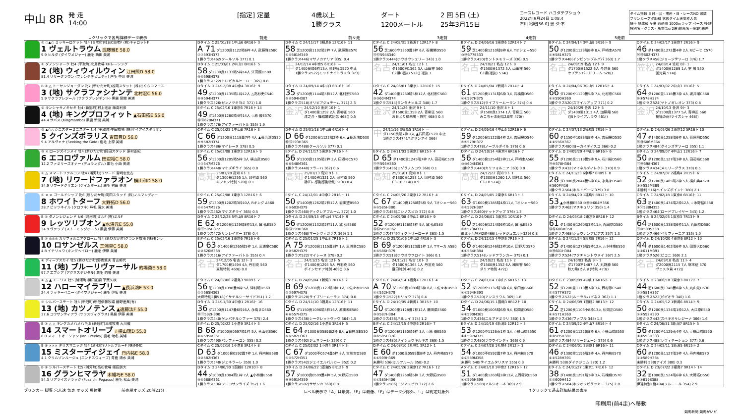中山 8R
発 走
14:00
[指定] 定量 4歳以上
1勝クラス
ダート
1200メートル
2 回 5日 (土)
25年3月15日
コースレコード ハコダテブショウ
2022年9月24日 1:08.4
石川 裕紀[56.0] 曇 ダ:不
タイム指数 日付・回・場所・日・レースNO 頭数
ブリンカー芝ダ距離 状態タイム天気枠人気
騎手 騎成績 斤量 通過順 1000mラップ ペース 後3F
特別名・クラス・馬重(1or2着)勝馬名・後3F)着差
↓クリックで各馬詳細データ表示 前走 前々走 3走前 4走前 5走前
| ① ○▲○ ミッキーロケット 牡4 (白老町)社台C白老F (有)キャロットF 1 ヴェルトラウム 武藤雅E 58.0 9.9 ヒルダ (ダイワメジャー) 鹿毛 西田 美浦 | Dタイム C 25/01/18 1中山6 6R16ト 3 A 71 ダ1200良1122晴6枠 4人 武藤雅E580 ⑦⑦593H373 1勝クラス462(クールソル 377) 0.1 | Dタイム C 24/11/17 3福島6 12R16ト 11 58 芝1200良1102晴2枠 7人 武藤雅E570 ④④581M349 1勝クラス446(マサノカナリア 335) 0.4 | Cタイム C 24/08/31 3新潟7 12R17ト 8 56 芝1600や1350曇3枠 6人 石橋脩D550 ⑫⑫594S340 1勝クラス444(ホウオウシェリー 343) 1.0 | Bタイム D 24/06/16 3東京6 12R14ト 7 59 芝1400良1210晴8枠 6人 Tオシェー550 ⑩⑫577S333 1勝クラス450(セントメモリーズ 336) 0.5 | Bタイム C 24/04/14 3中山8 5R16ト 9 50 ダ1200良1123晴8枠 8人 戸崎圭A570 ⑦⑨581H373 1勝クラス448(インビンシブルパパ 363) 1.7 | Dタイム C 24/02/17 1東京7 2R16ト 9 46 ダ1400良1272曇4枠 2人 Rピーヒ C570 ⑭⑯602H373 1勝クラス458(ジョージテソーロ 376) 1.7 |
| ① ダノンシャーク 牡4 (平取町)北島牧場 KHレーシング 2 (地) ウィウィルウィン 江田照D 58.0 81.4 リリークラウン (フレンチデピュティ) 芦毛 中川 美浦 | Dタイム C 25/03/01 2中山1 8R16ト 5 58 ダ1200良1133晴5枠14人 江田照D580 ⑩⑩598H378 1勝クラス522(トロピカルヒーロー 365) 0.8 | 中 24/12/14 4中京5 6R16ト — ダ1400良晴6枠13人 荻野極D570 中止 1勝クラス522(ミッドナイトラスタ 373) | 名古 24/11/01 名古 12ト 1 ダ1500稍1362 3人 山田祥 560 C2組(選抜) 512() 選抜.1 | 名古 24/10/21 名古 12ト 8 ダ1500良1372 5人 山田祥 560 C2組(選抜) 514() | 名古 24/09/19 名古 12ト 9 ダ1700良1522 6人 今井貴 560 セプテンバードリーム 520() | 笠松 24/08/14 笠松 8ト 1 ダ1400良1289 1人 室 陽 550 蛍光賞 514() |
| B ② △ トーセンジョーダン 牝7 (新ひだか町)谷岡スタット (株)さくらコマース 3 (地) サクラファシナンテ 北村宏C 56.0 5.9 サクラプレジール (サクラプレジデント) 黒鹿 尾関 美浦 | Dタイム D 24/12/08 4中京4 3R16ト 9 49 ダ1200良1135晴1枠12人 △高杉吏C540 ⑨⑨594H377 1勝クラス526(ゼンノツキヨミ 371) 1.0 | Dタイム D 24/09/14 4中山3 6R16ト 16 35 ダ1200良1144晴5枠12人 北村宏C560 ⑤④594H387 1勝クラス518(オリビアジュテーム 371) 2.3 | Dタイム C 24/06/01 3東京1 12R16ト 15 42 ダ1400重1260晴5枠12人 北村宏C560 ③③604M374 1勝クラス514(ランタナヒルズ 348) 1.7 | Eタイム D 24/05/04 1新潟3 7R14ト 4 61 ダ1200良1131晴6枠 3人 石橋脩D560 ⑦⑥597H375 1勝クラス512(ライブリームーラン 374) 0.4 | Eタイム D 24/04/06 3中山5 12R16ト 4 66 ダ1200や1120曇5枠 7人 北村宏C560 ⑤⑤590H369 1勝クラス520(スマイルアップ 371) 0.2 | Cタイム C 24/03/02 2中山3 7R16ト 5 64 ダ1200重1118曇7枠 4人 坂井瑠C560 ⑩⑧578H374 1勝クラス524(サトノガレオン 373) 0.8 |
| ② キンシャサノキセキ 牡4 (新冠町)村上進治 飯島利彦 4 (地) キングプロフィット ▲石田拓E 55.0 44.4 サパス (Kingmambo) 黒鹿 新開 美浦 | Eタイム C 25/02/16 1東京6 7R16ト 14 49 ダ1400良1280晴4枠14人 ☆原 優E570 ⑮⑭620M371 1勝クラス476(アイファーバトル 355) 1.9 | 金沢 24/12/10 金沢 10ト 1 ダ1400重1292 2人 青柳正 560 淳之介・舞結婚式記念 468() 0.5 | 金沢 24/11/26 金沢 9ト 1 ダ1500重1358 2人 青柳正 560 おおとり様来場・旅打 468() 0.4 | 金沢 24/11/10 金沢 8ト 1 ダ1500良1374 1人 青柳正 560 みこちゃま配信2周年 470() | 金沢 24/10/29 金沢 12ト 5 ダ1400重1313 4人 加藤翔 560 YJSトライアルラウ 461() | 金沢 24/10/13 金沢 9ト 3 ダ1500良1377 5人 青柳正 560 祝福の雨!ライスシャ 468() |
| ③ ▲○△ シニスターミニスター 牡4 (平取町)中田牧場 (株)ケイアイスタリオン 5 クインズポラリス 吉田豊D 56.0 9.4 アルヴェナ (Seeking the Gold) 鹿毛 上原 美浦 | Cタイム C 25/01/25 1中山8 7R16ト 3 C 66 ダ1200良1118曇7枠 4人 ▲長浜鴻D530 ⑨⑨582H374 1勝クラス486(マイレーヌ 378) 0.5 | Dタイム D 25/01/18 1中山6 6R16ト 4 D 66 ダ1200良1122晴2枠 6人 ▲長浜鴻D530 ⑮⑮593H365 1勝クラス488(クールソル 377) 0.1 | 中 24/11/16 3福島5 1R16ト — ダ1150良晴7枠 1人 ▲石田拓E520 中止 1勝クラス474(ハクサンアイ 366) | Cタイム D 24/09/16 4中山5 12R16ト 6 59 ダ1200良1122曇4枠 2人 吉田豊D540 ⑨⑨579H372 1勝クラス478(ノーブルダイル 376) 0.6 | Cタイム C 24/07/13 2福島5 7R16ト 3 60 ダ1150や1083晴8枠 4人 吉田豊D530 ②②556H367 1勝クラス480(ヨーカイディスコ 366) 0.2 | Dタイム D 24/05/26 2東京12 5R16ト 10 47 ダ1400良1258晴6枠 6人 菅原明D550 ⑭⑭606M364 1勝クラス484(クインズテソーロ 355) 1.1 |
| ③ × ロージズインメイ 牡4 (新ひだか町)岡田スタッド 原村正紀 6 エコロヴァルム 田辺裕C 58.0 12.2 ファミリーズオナー (デュランダル) 栗毛 小西 美浦 | Eタイム C 25/02/08 1東京3 12R16ト 9 56 ダ1300良1205晴5枠 3人 横山武B580 ⑦⑦547M376 1勝クラス440(マケズギライ 365) 0.8 | Eタイム D 24/11/17 5東京6 7R16ト 4 56 ダ1300良1195晴2枠 2人 田辺裕C570 ⑩⑩548M361 1勝クラス440(フラーハ 362) 0.6 | Eタイム D 24/11/03 5東京2 6R15ト 4 D 65 ダ1400重1245晴7枠 7人 田辺裕C570 ⑫⑪595H360 1勝クラス436(ヨゾラノムコウ 360) 0.1 | Dタイム D 24/10/14 4東京4 6R16ト 7 56 ダ1400良1254晴2枠11人 戸崎圭A560 ⑩⑩604M361 1勝クラス440(カリフォルニア 363) 0.8 | Cタイム D 24/09/29 4中山9 6R16ト 6 55 ダ1200良1119曇5枠 9人 石川裕D560 ⑪⑨578H364 1勝クラス432(マイネルディレクト 370) 0.9 | Eタイム D 24/09/07 4中山1 12R16ト 7 50 ダ1200良1127晴3枠 8人 田辺裕C560 ⑪⑪598H367 1勝クラス434(メモリーグラス 370) 0.5 |
| ④ △ スマートファルコン 牡4 (浦河町)リワード 宮崎忠比古 7 (地) リワードファラオン 横山和D 58.0 34.9 リワードクリエン (ケイムホーム) 鹿毛 村田 美浦 | 高知 25/01/28 高知 6ト 1 ダ1300稍1255 1人 岡村卓 560 キンカン特別 520() 0.1 | 高知 25/01/13 高知 9ト 1 ダ1400稍1321 2人 岡村卓 560 静江に感謝感謝特別 513() 0.4 | 高知 25/01/01 高知 8ト 1 ダ1300良1253 1人 岡村卓 560 C3-10 514() 0.9 | 高知 24/12/22 高知 9ト 1 ダ1300良1260 1人 岡村卓 560 C3-18 514() | Eタイム C 24/11/23 6京都7 8R09ト 8 28 ダ1900良2044曇5枠 6人 永島まD540 ⑥560M416 1勝クラス504(ホルトバージ 379) 3.8 | Cタイム C 24/07/07 2福島4 2R15ト 6 52 ダ1700良1485晴2枠 5人 横山典A570 ③④555M389 未勝利 516(ヘインズポイント 380) 2.1 |
| ④ × × ゴールドシップ 牝6 (新ひだか町)岡田スタッド (株)ノルマンディー 8 ホワイトターフ 大野拓D 56.0 28.7 ピッツネイル (クロフネ) 芦毛 清水 美浦 | Eタイム C 25/02/08 1東京3 12R16ト 6 59 ダ1300良1202晴3枠10人 Rキング A560 ④④547M376 1勝クラス462(マケズギライ 365) 0.5 | Eタイム C 24/12/01 4中京2 2R16ト 11 50 ダ1400良1262晴7枠12人 岩田望B560 ④⑤603H379 1勝クラス460(ディクレアブルーム 372) 1.0 | Cタイム C 24/05/26 2東京12 7R16ト 4 C 67 ダ1400良1250晴5枠 9人 Tオシェー560 ⑤⑤585H380 1勝クラス456(ニシノスピカ 372) 0.8 | Cタイム D 24/05/05 2東京6 6R13ト 5 63 ダ1600良1385晴4枠11人 Tオシェー560 ③⑤592H387 1勝クラス460(ゲットアップ 376) 1.3 | Eタイム D 24/04/20 1福島5 8R12ト 10 53 ▲小林勝E530 ⑩⑫⑩604M356 1勝クラス462(マスキュリン 350) 1.4 | Cタイム C 24/02/18 1東京8 6R16ト 11 63 芝1400良1474晴2枠12人 ☆永野猛E550 ⑨⑫588M355 1勝クラス464(ロードプレイヤー 343) 1.2 |
| B ⑤ ダノンレジェンド せ6 (浦河町)ミルF (有)ミルF 9 レッツリブオン ▲水沼元E 55.0 34.9 ヴァップ (ストーミングホーム) 黒鹿 伊藤 美浦 | Dタイム C 24/12/28 5中山9 8R16ト 7 E 62 ダ1200良1129晴8枠13人 黛 弘E580 ⑫⑪595H372 1勝クラス472(サンレイポー 376) 0.4 | Dタイム D 24/09/15 4中山4 7R14ト 9 56 ダ1200良1132晴2枠11人 黛 弘E580 ⑬⑬599H360 1勝クラス468(マーシヴィガラス 369) 1.1 | Cタイム C 24/09/08 4中山2 6R16ト 9 52 ダ1200良1126晴3枠 9人 黛 弘E580 ⑮⑬585H362 1勝クラス474(ヴィクトリーロード 363) 1.5 | Dタイム D 24/06/01 3東京1 10R10ト 7 60 芝1400良1214晴6枠10人 黛 弘E580 ⑨⑨573M337 由比ヶ浜特別2勝466(レッドジュエルト329) 0.8 | Dタイム D 24/05/18 2東京9 8R16ト 12 61 ダ1400良1260晴3枠11人 丸田恭D580 ⑬⑫606M358 1勝クラス468(ショウナンアビアス 357) 1.3 | Bタイム B 24/02/03 1東京3 7R13ト 9 64 芝1600良1338晴6枠11人 丸田恭D580 ⑪⑩589S338 1勝クラス466(ペリファーニア 335) 1.0 |
| B ⑤ ◎◎◎ カリフォルニアクローム 牡4 (新ひだか町)グランド牧場 (株)モンレ 10 ロサンゼルス 三浦皇C 58.0 4.8 イチリュウ (キングヘイロー) 鹿毛 伊藤 美浦 | Eタイム C 25/02/16 1東京6 7R16ト 6 D 63 ダ1400良1265晴5枠 1人 三浦皇C580 ②②620M368 1勝クラス516(アイファーバトル 355) 0.4 | Cタイム C 25/01/25 1中山8 7R16ト 2 A 75 ダ1200良1115曇8枠 1人 三浦皇C580 ②②582H379 1勝クラス522(マイレーヌ 378) 0.2 | Dタイム D 25/01/06 1中山2 4R16ト 3 B 69 ダ1200良1123曇1枠 1人 Tマーカ A580 ④⑤586H379 1勝クラス518(ホウオウフロイト 366) 0.1 | Cタイム D 24/12/15 4中京6 7R16ト 2 66 ダ1400良1246晴2枠10人 団野大D570 ①①584H384 1勝クラス514(レッドフランカー 379) 0.1 | Eタイム D 24/11/24 5東京8 7R16ト 12 35 ダ1400良1276晴5枠12人 △小林脩E550 ⑩⑭601H384 1勝クラス524(フクチャントウメイ 367) 2.5 | Dタイム D 24/10/20 4東京6 8R12ト 10 44 ダ1600良1402晴6枠 9人 団野大D560 ①①611M391 1勝クラス526(ピコニ 369) 2.1 |
| ⑥ ディープスカイ 牡5 (新ひだか町)野表篤夫 青山郁代 11 (地) ブルーリヴァーサル 的場勇E 58.0 97.7 エフシア (アグネスデジタル) 栗毛 的場 美浦 | 名古 24/12/05 名古 12ト 3 ダ1700良1494 4人 丹羽克 560 真鯛特別 469() 0.0 | 名古 24/11/25 名古 12ト 5 ダ1400良1295 5人 丹羽克 560 ポインセチア特別 469() 0.6 | 名古 24/11/13 名古 10ト 3 ダ1500良1364 1人 丹羽克 560 豊田特別 468() 0.2 | 名古 24/10/21 名古 11ト 2 ダ1500良1352 6人 細川智 560 ダリア特別 472() | 名古 24/10/03 名古 9ト 3 ダ1700不1487 4人 丸野勝 560 秋刀魚(さんま)特別 473() | 名古 24/09/18 名古 11ト 4 ダ2000良2115 7人 塚本征 570 ヴェスタ賞 472() |
| ⑥ △ ▲ モーリス 牡5 (浦河町)鎌田正嗣 平賀久枝 12 ハローマイラブリー ▲長浜鴻E 53.0 24.4 ラッキーペニー (ダイワメジャー) 鹿毛 伊坂 美浦 | Cタイム C 24/07/06 2福島3 9R09ト 7 56 芝1200良1098曇8枠 5人 津村明D560 ①②565H363 大郷特別2勝518(イサチルシーサイド351) 1.2 | Eタイム D 24/05/04 1新潟3 7R14ト 2 B 69 ダ1200良1127晴8枠 1人 ☆佐々木D550 ②②597H378 1勝クラス528(ライブリームーラン 374) 0.0 | Cタイム C 24/04/14 1福島4 12R16ト 4 A 70 ダ1150良1089晴3枠 8人 ☆佐々木D550 ①①552H379 1勝クラス522(カリュウ 373) 0.4 | Dタイム C 24/01/14 1中山5 6R16ト 13 52 ダ1200や1137晴3枠 6人 柴田善B560 ①①594H393 1勝クラス520(アンスリウム 369) 1.8 | Dタイム C 23/09/09 4中山1 6R16ト 7 52 ダ1200重1110曇7枠 3人 西村淳C540 ②②577H372 1勝クラス522(ルーラルハピネス 362) 1.1 | Cタイム D 23/06/10 3東京3 8R12ト 7 44 芝1600良1348曇8枠 5人 丸山元D530 ①①581H367 1勝クラス522(ピピオラ 340) 1.6 |
| ⑦ シルバーステート 牡5 (新冠町)新冠伊藤牧場 勝野産業(有) 13 (地) カツノテンス ▲遠藤汰F 55.0 37.6 コウザンティアラ (サウスヴィグラス) 黒鹿 伊藤 美浦 | Dタイム D 24/11/30 4中京1 2R16ト 16 36 ダ1200良1147曇6枠16人 永島まD560 ⑪⑪592H390 1勝クラス440(ゲンパチルシファー 375) 2.4 | Cタイム D 24/11/10 3福島4 12R16ト 11 56 ダ1150良1096晴5枠16人 原田和E580 ⑥⑥557H375 1勝クラス436(シークレットヴァウ 364) 1.5 | Eタイム D 24/10/05 4新潟1 3R15ト 10 50 ダ1200重1128曇7枠12人 藤田菜E560 ③③587H384 1勝クラス436(ハルレイ 374) 1.2 | Dタイム D 24/06/15 1函館3 8R12ト 10 54 ダ1000良1005晴6枠 9人 松岡正D580 ⑦⑧590M365 1勝クラス436(ニルアドミラリ 360) 1.5 | Cタイム D 24/06/09 1函館2 8R13ト 12 52 芝1200良1103小8枠13人 松岡正D580 ⑥⑤571H360 1勝クラス436(ファブル 348) 1.5 | Cタイム D 24/05/12 1新潟6 8R14ト 9 50 ダ1200良1134晴1枠12人 大江原E540 ①①592H390 1勝クラス442(スペキオサレジーナ 366) 1.6 |
| B ⑦ △ △ キングカメハメハ 牝6 (新冠町)三嶋牧場 大川徹 14 スマートオリーブ ☆横山琉D 55.0 8.0 スマートオーシャン (Mr. Greeley) 鹿毛 蛯名 美浦 | Eタイム D 25/02/22 1小倉9 3R14ト 3 B 68 ダ1000良0597晴1枠 5人 秋山稔E560 ②①595M361 1勝クラス490(パレフォーコン 355) 0.2 | Cタイム D 25/02/16 1小倉8 3R14ト 5 E 64 ダ1000良0589曇2枠 8人 ▲石神深E530 ⑤⑤582H361 1勝クラス492(ジェネラーレ 359) 0.7 | Bタイム C 24/12/15 4中京6 2R16ト 7 56 ダ1200良1130晴6枠 3人 ☆原 優E550 ③⑤585H376 1勝クラス480(メイショウキルギス 369) 1.5 | Eタイム D 24/10/19 4新潟5 12R12ト 3 53 ダ1200や1126雨1枠 3人 ☆横山琉E550 ①①597M375 1勝クラス480(ラウウインディ 366) 0.9 | Cタイム C 24/09/22 4中山7 8R16ト 4 61 ダ1200良1122曇8枠 6人 ☆横山琉E550 ③③585H381 1勝クラス484(リリージェーン 375) 0.6 | Eタイム C 24/08/31 3新潟7 8R15ト 5 56 ダ1200や1129雨4枠 4人 ☆横山琉E550 ③②593H383 1勝クラス488(レヴィテーション 377) 0.6 |
| B ⑧ ××× タリスマニック 牡4 (清水町)リトルブルーF (株)MMC 15 ミスターディジェイ 丹内祐E 58.0 4.1 クリムゾンルージュ (エンドスウィープ) 青鹿 清水 美浦 | Cタイム C 25/02/16 1小倉8 3R14ト 8 D 63 ダ1000良0592曇7枠 1人 丹内祐E580 ③②582H367 1勝クラス548(ジェネラーレ 359) 1.0 | Cタイム C 25/02/02 1小倉4 3R14ト 3 C 67 ダ1000不0574曇5枠 8人 古川吉D580 ④④572H351 1勝クラス542(ジェイエルバルカー 352) 0.2 | Dタイム C 24/08/10 2札幌1 3R12ト 1 E 60 ダ1000良0599曇8枠 2人 丹内祐E570 ①①599H369 未勝利 536(ミルフルール 358) 0.2 | Cタイム C 24/07/28 1札幌4 2R12ト 3 54 ダ1000不0592曇7枠 3人 丹内祐E570 ②②589M358 未勝利 540(テイエムタリスマ 355) 0.3 | Dタイム C 24/06/01 3東京1 6R16ト 11 46 ダ1300重1196晴3枠 4人 丹内祐E570 ②②528H391 未勝利 538(ダイチジェム 370) 1.2 | Cタイム D 24/05/11 1新潟5 6R15ト 2 60 ダ1200良1127晴3枠 4人 丹内祐E570 ①①589H384 未勝利 538(アイズ 380) 0.3 |
| B ⑧ シルバーステート 牡5 (浦河町)高松牧場 飯田訓大 16 グランヒマラヤ 木幡巧E 58.0 54.3 リアライズナラック (Fusaichi Pegasus) 鹿毛 松山 美浦 | Dタイム D 24/06/30 1函館8 12R10ト 8 44 ダ1000良1004雨1枠 7人 ▲小林勝E550 ⑩⑩588M361 1勝クラス506(フーコサンライズ 357) 1.6 | Dタイム D 24/06/22 1函館5 8R12ト 9 57 ダ1000良0599曇4枠 5人 大野拓D580 ⑨⑨591M359 1勝クラス502(サザンカ 360) 0.8 | Cタイム C 24/05/26 2東京12 7R16ト 12 47 ダ1400良1268晴6枠 3人 大野拓D580 ①①585H406 1勝クラス506(ニシノスピカ 372) 2.6 | Aタイム C 24/03/10 1中京2 12R16ト 12 51 ダ1400良1269晴2枠13人 △西塚洸E560 ①①595H399 1勝クラス508(アルシオーネ 369) 2.9 | Eタイム C 24/01/27 1東京1 7R16ト 12 38 ダ1400良1291晴3枠 3人 石橋脩D570 ②②609H412 1勝クラス504(ホウオウビラッカー 375) 2.8 | Dタイム D 23/07/22 2福島7 9R14ト 14 32 芝1800良1524晴6枠 6人 大野拓D550 ②②619S388 伊達特別1勝494(フルーール 354) 2.9 |
ブリンカー 脚質 穴人速 気さ オッズ 馬体重 前売単オッズ 20時21分 レベル表示で「A」は最高、「E」は最低、「F」はデータ少除外、「-」は判定対象外 ↑クリックで過去詳細結果の表示
印刷用(前4走)へ移動
競馬新聞 競馬がいど